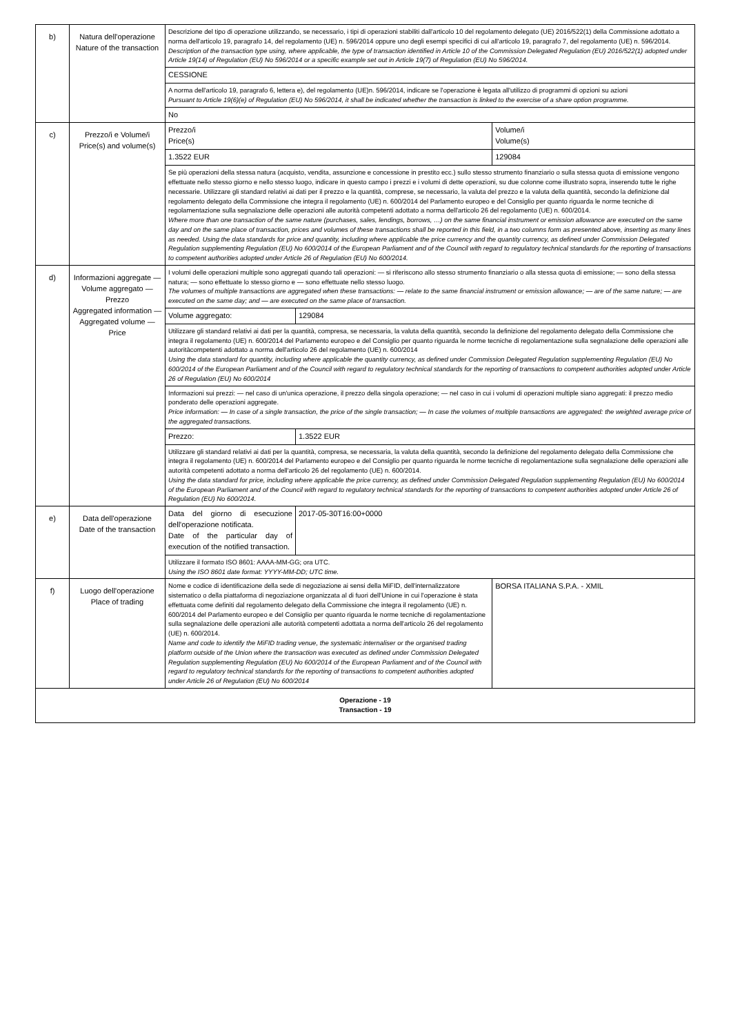| b) | Natura dell'operazione Nature of the transaction | Descrizione del tipo di operazione utilizzando, se necessario, i tipi di operazioni stabiliti dall'articolo 10 del regolamento delegato (UE) 2016/522(1) della Commissione adottato a norma dell'articolo 19, paragrafo 14, del regolamento (UE) n. 596/2014 oppure uno degli esempi specifici di cui all'articolo 19, paragrafo 7, del regolamento (UE) n. 596/2014. Description of the transaction type using, where applicable, the type of transaction identified in Article 10 of the Commission Delegated Regulation (EU) 2016/522(1) adopted under Article 19(14) of Regulation (EU) No 596/2014 or a specific example set out in Article 19(7) of Regulation (EU) No 596/2014. | | |
| | | CESSIONE | | |
| | | A norma dell'articolo 19, paragrafo 6, lettera e), del regolamento (UE)n. 596/2014, indicare se l'operazione è legata all'utilizzo di programmi di opzioni su azioni Pursuant to Article 19(6)(e) of Regulation (EU) No 596/2014, it shall be indicated whether the transaction is linked to the exercise of a share option programme. | | |
| | | No | | |
| c) | Prezzo/i e Volume/i Price(s) and volume(s) | Prezzo/i Price(s) | | Volume/i Volume(s) |
| | | 1.3522 EUR | | 129084 |
| | | Se più operazioni della stessa natura (acquisto, vendita, assunzione e concessione in prestito ecc.) sullo stesso strumento finanziario o sulla stessa quota di emissione vengono effettuate nello stesso giorno e nello stesso luogo, indicare in questo campo i prezzi e i volumi di dette operazioni, su due colonne come illustrato sopra, inserendo tutte le righe necessarie. Utilizzare gli standard relativi ai dati per il prezzo e la quantità, comprese, se necessario, la valuta del prezzo e la valuta della quantità, secondo la definizione dal regolamento delegato della Commissione che integra il regolamento (UE) n. 600/2014 del Parlamento europeo e del Consiglio per quanto riguarda le norme tecniche di regolamentazione sulla segnalazione delle operazioni alle autorità competenti adottato a norma dell'articolo 26 del regolamento (UE) n. 600/2014. Where more than one transaction of the same nature (purchases, sales, lendings, borrows, …) on the same financial instrument or emission allowance are executed on the same day and on the same place of transaction, prices and volumes of these transactions shall be reported in this field, in a two columns form as presented above, inserting as many lines as needed. Using the data standards for price and quantity, including where applicable the price currency and the quantity currency, as defined under Commission Delegated Regulation supplementing Regulation (EU) No 600/2014 of the European Parliament and of the Council with regard to regulatory technical standards for the reporting of transactions to competent authorities adopted under Article 26 of Regulation (EU) No 600/2014. | | |
| d) | Informazioni aggregate — Volume aggregato — Prezzo Aggregated information — Aggregated volume — Price | I volumi delle operazioni multiple sono aggregati quando tali operazioni: — si riferiscono allo stesso strumento finanziario o alla stessa quota di emissione; — sono della stessa natura; — sono effettuate lo stesso giorno e — sono effettuate nello stesso luogo. The volumes of multiple transactions are aggregated when these transactions: — relate to the same financial instrument or emission allowance; — are of the same nature; — are executed on the same day; and — are executed on the same place of transaction. | | |
| | | Volume aggregato: | 129084 | |
| | | Utilizzare gli standard relativi ai dati per la quantità, compresa, se necessaria, la valuta della quantità, secondo la definizione del regolamento delegato della Commissione che integra il regolamento (UE) n. 600/2014 del Parlamento europeo e del Consiglio per quanto riguarda le norme tecniche di regolamentazione sulla segnalazione delle operazioni alle autoritàcompetenti adottato a norma dell'articolo 26 del regolamento (UE) n. 600/2014 Using the data standard for quantity, including where applicable the quantity currency, as defined under Commission Delegated Regulation supplementing Regulation (EU) No 600/2014 of the European Parliament and of the Council with regard to regulatory technical standards for the reporting of transactions to competent authorities adopted under Article 26 of Regulation (EU) No 600/2014 | | |
| | | Informazioni sui prezzi: — nel caso di un'unica operazione, il prezzo della singola operazione; — nel caso in cui i volumi di operazioni multiple siano aggregati: il prezzo medio ponderato delle operazioni aggregate. Price information: — In case of a single transaction, the price of the single transaction; — In case the volumes of multiple transactions are aggregated: the weighted average price of the aggregated transactions. | | |
| | | Prezzo: | 1.3522 EUR | |
| | | Utilizzare gli standard relativi ai dati per la quantità, compresa, se necessaria, la valuta della quantità, secondo la definizione del regolamento delegato della Commissione che integra il regolamento (UE) n. 600/2014 del Parlamento europeo e del Consiglio per quanto riguarda le norme tecniche di regolamentazione sulla segnalazione delle operazioni alle autorità competenti adottato a norma dell'articolo 26 del regolamento (UE) n. 600/2014. Using the data standard for price, including where applicable the price currency, as defined under Commission Delegated Regulation supplementing Regulation (EU) No 600/2014 of the European Parliament and of the Council with regard to regulatory technical standards for the reporting of transactions to competent authorities adopted under Article 26 of Regulation (EU) No 600/2014. | | |
| e) | Data dell'operazione Date of the transaction | Data del giorno di esecuzione dell'operazione notificata. Date of the particular day of execution of the notified transaction. | 2017-05-30T16:00+0000 | |
| | | Utilizzare il formato ISO 8601: AAAA-MM-GG; ora UTC. Using the ISO 8601 date format: YYYY-MM-DD; UTC time. | | |
| f) | Luogo dell'operazione Place of trading | Nome e codice di identificazione della sede di negoziazione ai sensi della MiFID, dell'internalizzatore sistematico o della piattaforma di negoziazione organizzata al di fuori dell'Unione in cui l'operazione è stata effettuata come definiti dal regolamento delegato della Commissione che integra il regolamento (UE) n. 600/2014 del Parlamento europeo e del Consiglio per quanto riguarda le norme tecniche di regolamentazione sulla segnalazione delle operazioni alle autorità competenti adottata a norma dell'articolo 26 del regolamento (UE) n. 600/2014. Name and code to identify the MiFID trading venue, the systematic internaliser or the organised trading platform outside of the Union where the transaction was executed as defined under Commission Delegated Regulation supplementing Regulation (EU) No 600/2014 of the European Parliament and of the Council with regard to regulatory technical standards for the reporting of transactions to competent authorities adopted under Article 26 of Regulation (EU) No 600/2014 | | BORSA ITALIANA S.P.A. - XMIL |
| Operazione - 19 Transaction - 19 | | | | |